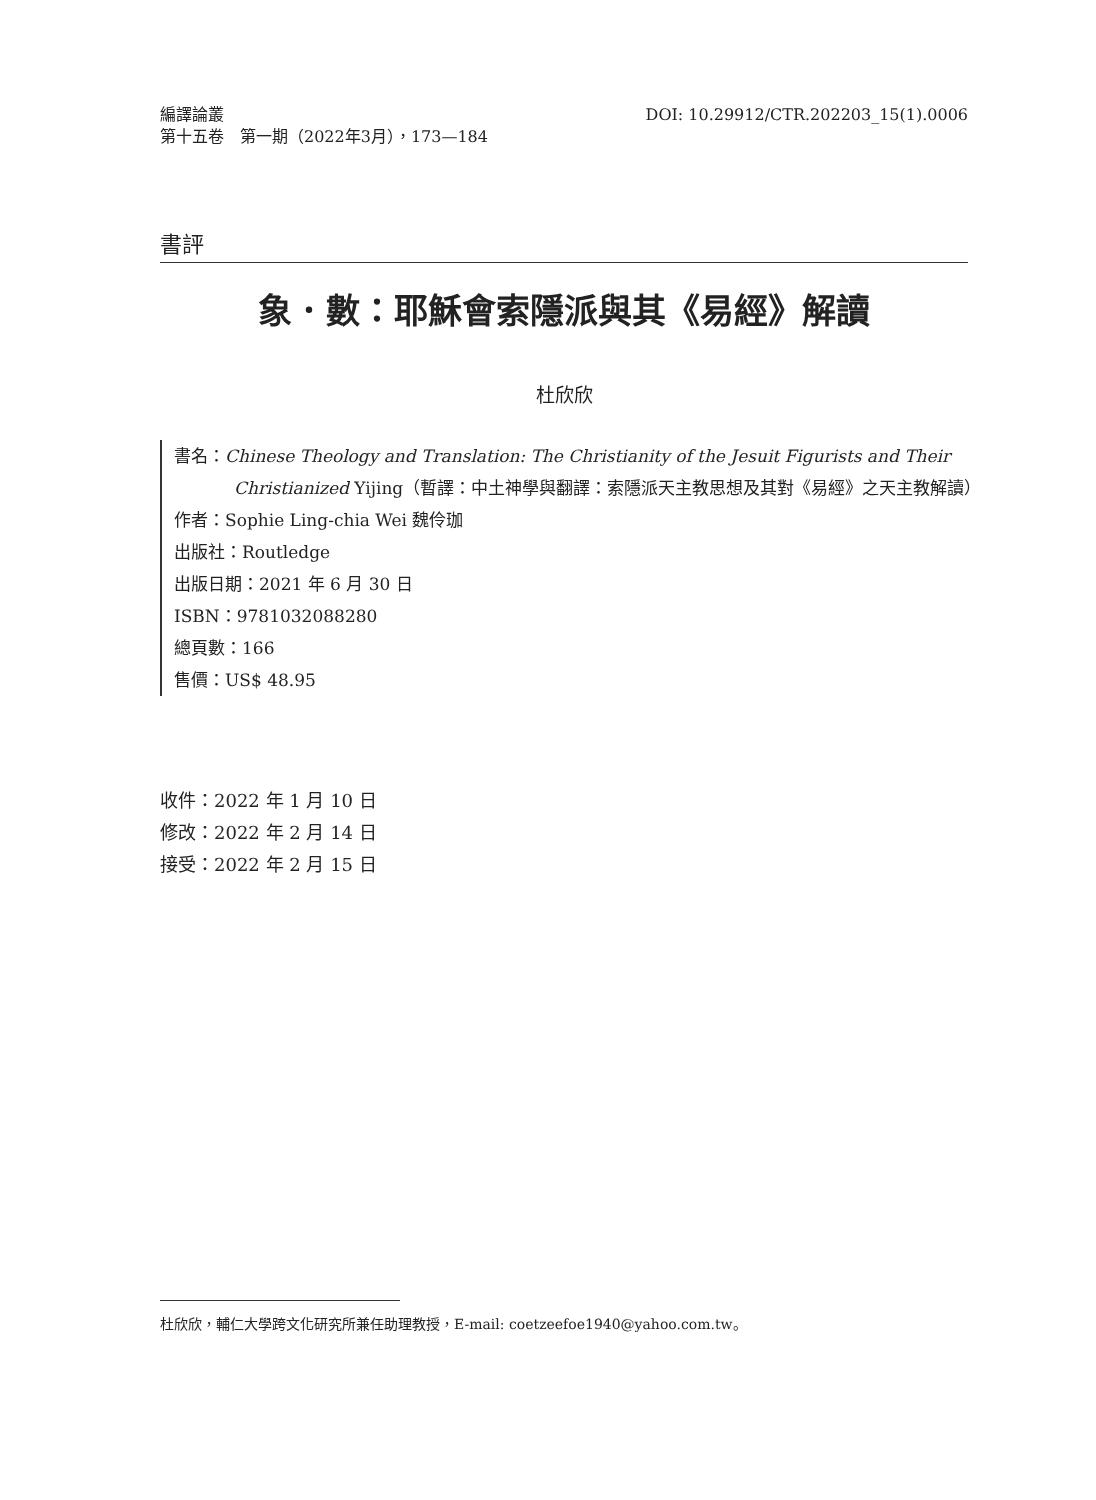編譯論叢
第十五卷　第一期（2022年3月），173—184
DOI: 10.29912/CTR.202203_15(1).0006
書評
象．數：耶穌會索隱派與其《易經》解讀
杜欣欣
書名：Chinese Theology and Translation: The Christianity of the Jesuit Figurists and Their Christianized Yijing（暫譯：中土神學與翻譯：索隱派天主教思想及其對《易經》之天主教解讀）
作者：Sophie Ling-chia Wei 魏伶珈
出版社：Routledge
出版日期：2021 年 6 月 30 日
ISBN：9781032088280
總頁數：166
售價：US$ 48.95
收件：2022 年 1 月 10 日
修改：2022 年 2 月 14 日
接受：2022 年 2 月 15 日
杜欣欣，輔仁大學跨文化研究所兼任助理教授，E-mail: coetzeefoe1940@yahoo.com.tw。